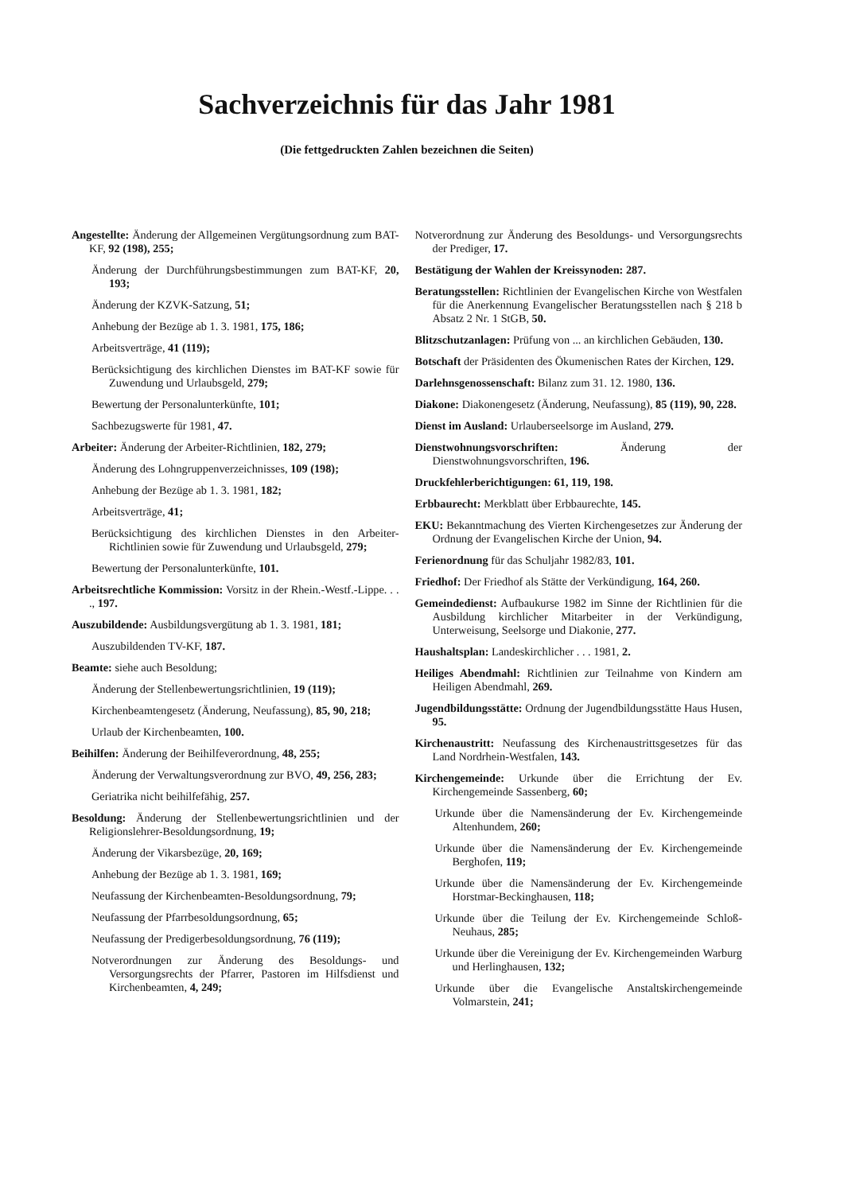Sachverzeichnis für das Jahr 1981
(Die fettgedruckten Zahlen bezeichnen die Seiten)
Angestellte: Änderung der Allgemeinen Vergütungsordnung zum BAT-KF, 92 (198), 255;
Änderung der Durchführungsbestimmungen zum BAT-KF, 20, 193;
Änderung der KZVK-Satzung, 51;
Anhebung der Bezüge ab 1. 3. 1981, 175, 186;
Arbeitsverträge, 41 (119);
Berücksichtigung des kirchlichen Dienstes im BAT-KF sowie für Zuwendung und Urlaubsgeld, 279;
Bewertung der Personalunterkünfte, 101;
Sachbezugswerte für 1981, 47.
Arbeiter: Änderung der Arbeiter-Richtlinien, 182, 279;
Änderung des Lohngruppenverzeichnisses, 109 (198);
Anhebung der Bezüge ab 1. 3. 1981, 182;
Arbeitsverträge, 41;
Berücksichtigung des kirchlichen Dienstes in den Arbeiter-Richtlinien sowie für Zuwendung und Urlaubsgeld, 279;
Bewertung der Personalunterkünfte, 101.
Arbeitsrechtliche Kommission: Vorsitz in der Rhein.-Westf.-Lippe. . . ., 197.
Auszubildende: Ausbildungsvergütung ab 1. 3. 1981, 181;
Auszubildenden TV-KF, 187.
Beamte: siehe auch Besoldung;
Änderung der Stellenbewertungsrichtlinien, 19 (119);
Kirchenbeamtengesetz (Änderung, Neufassung), 85, 90, 218;
Urlaub der Kirchenbeamten, 100.
Beihilfen: Änderung der Beihilfeverordnung, 48, 255;
Änderung der Verwaltungsverordnung zur BVO, 49, 256, 283;
Geriatrika nicht beihilfefähig, 257.
Besoldung: Änderung der Stellenbewertungsrichtlinien und der Religionslehrer-Besoldungsordnung, 19;
Änderung der Vikarsbezüge, 20, 169;
Anhebung der Bezüge ab 1. 3. 1981, 169;
Neufassung der Kirchenbeamten-Besoldungsordnung, 79;
Neufassung der Pfarrbesoldungsordnung, 65;
Neufassung der Predigerbesoldungsordnung, 76 (119);
Notverordnungen zur Änderung des Besoldungs- und Versorgungsrechts der Pfarrer, Pastoren im Hilfsdienst und Kirchenbeamten, 4, 249;
Notverordnung zur Änderung des Besoldungs- und Versorgungsrechts der Prediger, 17.
Bestätigung der Wahlen der Kreissynoden: 287.
Beratungsstellen: Richtlinien der Evangelischen Kirche von Westfalen für die Anerkennung Evangelischer Beratungsstellen nach § 218 b Absatz 2 Nr. 1 StGB, 50.
Blitzschutzanlagen: Prüfung von ... an kirchlichen Gebäuden, 130.
Botschaft der Präsidenten des Ökumenischen Rates der Kirchen, 129.
Darlehnsgenossenschaft: Bilanz zum 31. 12. 1980, 136.
Diakone: Diakonengesetz (Änderung, Neufassung), 85 (119), 90, 228.
Dienst im Ausland: Urlauberseelsorge im Ausland, 279.
Dienstwohnungsvorschriften: Änderung der Dienstwohnungsvorschriften, 196.
Druckfehlerberichtigungen: 61, 119, 198.
Erbbaurecht: Merkblatt über Erbbaurechte, 145.
EKU: Bekanntmachung des Vierten Kirchengesetzes zur Änderung der Ordnung der Evangelischen Kirche der Union, 94.
Ferienordnung für das Schuljahr 1982/83, 101.
Friedhof: Der Friedhof als Stätte der Verkündigung, 164, 260.
Gemeindedienst: Aufbaukurse 1982 im Sinne der Richtlinien für die Ausbildung kirchlicher Mitarbeiter in der Verkündigung, Unterweisung, Seelsorge und Diakonie, 277.
Haushaltsplan: Landeskirchlicher . . . 1981, 2.
Heiliges Abendmahl: Richtlinien zur Teilnahme von Kindern am Heiligen Abendmahl, 269.
Jugendbildungsstätte: Ordnung der Jugendbildungsstätte Haus Husen, 95.
Kirchenaustritt: Neufassung des Kirchenaustrittsgesetzes für das Land Nordrhein-Westfalen, 143.
Kirchengemeinde: Urkunde über die Errichtung der Ev. Kirchengemeinde Sassenberg, 60;
Urkunde über die Namensänderung der Ev. Kirchengemeinde Altenhundem, 260;
Urkunde über die Namensänderung der Ev. Kirchengemeinde Berghofen, 119;
Urkunde über die Namensänderung der Ev. Kirchengemeinde Horstmar-Beckinghausen, 118;
Urkunde über die Teilung der Ev. Kirchengemeinde Schloß-Neuhaus, 285;
Urkunde über die Vereinigung der Ev. Kirchengemeinden Warburg und Herlinghausen, 132;
Urkunde über die Evangelische Anstaltskirchengemeinde Volmarstein, 241;